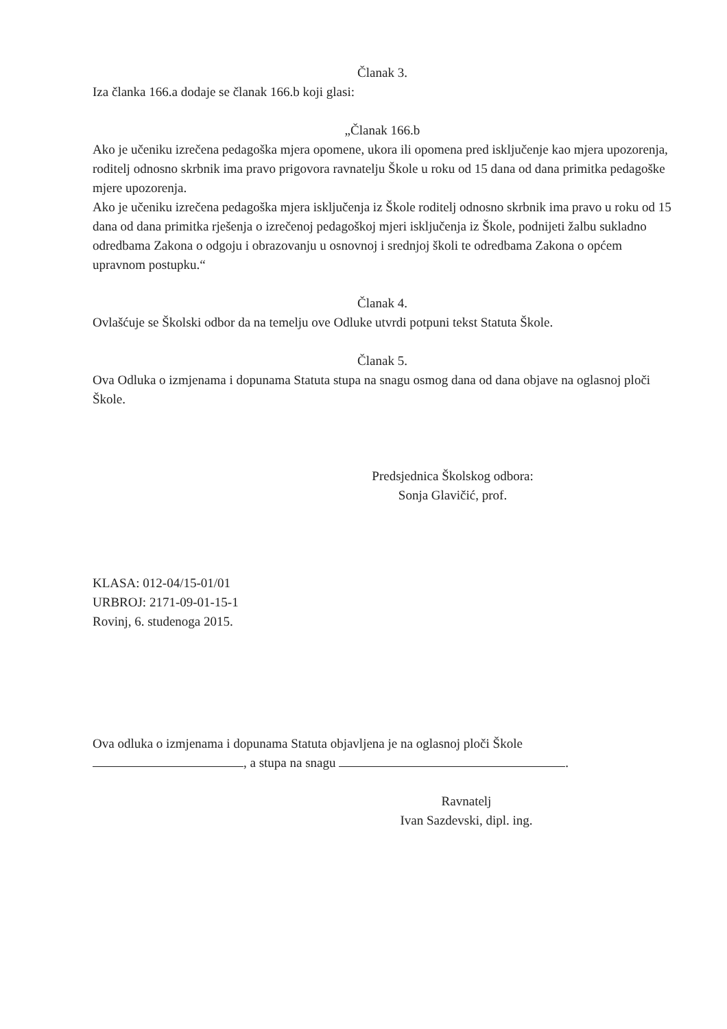Članak 3.
Iza članka 166.a dodaje se članak 166.b koji glasi:
„Članak 166.b
Ako je učeniku izrečena pedagoška mjera opomene, ukora ili opomena pred isključenje kao mjera upozorenja, roditelj odnosno skrbnik ima pravo prigovora ravnatelju Škole u roku od 15 dana od dana primitka pedagoške mjere upozorenja.
Ako je učeniku izrečena pedagoška mjera isključenja iz Škole roditelj odnosno skrbnik ima pravo u roku od 15 dana od dana primitka rješenja o izrečenoj pedagoškoj mjeri isključenja iz Škole, podnijeti žalbu sukladno odredbama Zakona o odgoju i obrazovanju u osnovnoj i srednjoj školi te odredbama Zakona o općem upravnom postupku.“
Članak 4.
Ovlašćuje se Školski odbor da na temelju ove Odluke utvrdi potpuni tekst Statuta Škole.
Članak 5.
Ova Odluka o izmjenama i dopunama Statuta stupa na snagu osmog dana od dana objave na oglasnoj ploči Škole.
Predsjednica Školskog odbora:
Sonja Glavičić, prof.
KLASA: 012-04/15-01/01
URBROJ: 2171-09-01-15-1
Rovinj, 6. studenoga 2015.
Ova odluka o izmjenama i dopunama Statuta objavljena je na oglasnoj ploči Škole
, a stupa na snagu .
Ravnatelj
Ivan Sazdevski, dipl. ing.